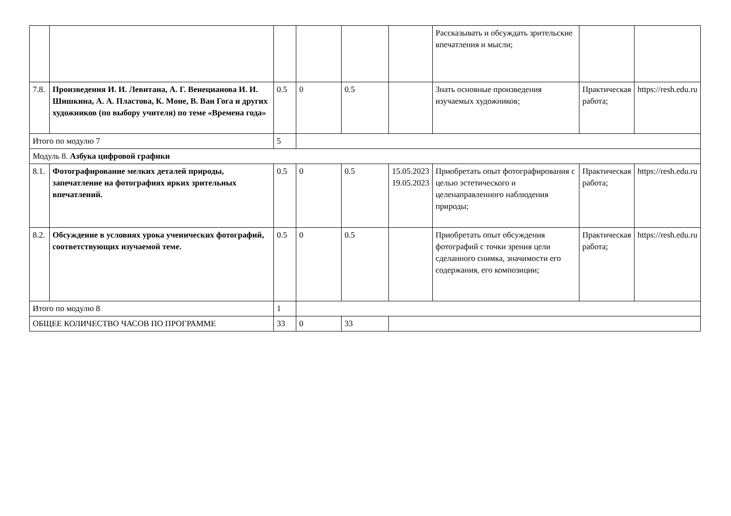| | | | | | | Рассказывать и обсуждать зрительские впечатления и мысли; | | |
| 7.8. | Произведения И. И. Левитана, А. Г. Венецианова И. И. Шишкина, А. А. Пластова, К. Моне, В. Ван Гога и других художников (по выбору учителя) по теме «Времена года» | 0.5 | 0 | 0.5 | | Знать основные произведения изучаемых художников; | Практическая работа; | https://resh.edu.ru |
| Итого по модулю 7 | | 5 | | | | | | |
| Модуль 8. Азбука цифровой графики | | | | | | | | |
| 8.1. | Фотографирование мелких деталей природы, запечатление на фотографиях ярких зрительных впечатлений. | 0.5 | 0 | 0.5 | 15.05.2023 19.05.2023 | Приобретать опыт фотографирования с целью эстетического и целенаправленного наблюдения природы; | Практическая работа; | https://resh.edu.ru |
| 8.2. | Обсуждение в условиях урока ученических фотографий, соответствующих изучаемой теме. | 0.5 | 0 | 0.5 | | Приобретать опыт обсуждения фотографий с точки зрения цели сделанного снимка, значимости его содержания, его композиции; | Практическая работа; | https://resh.edu.ru |
| Итого по модулю 8 | | 1 | | | | | | |
| ОБЩЕЕ КОЛИЧЕСТВО ЧАСОВ ПО ПРОГРАММЕ | | 33 | 0 | 33 | | | | |